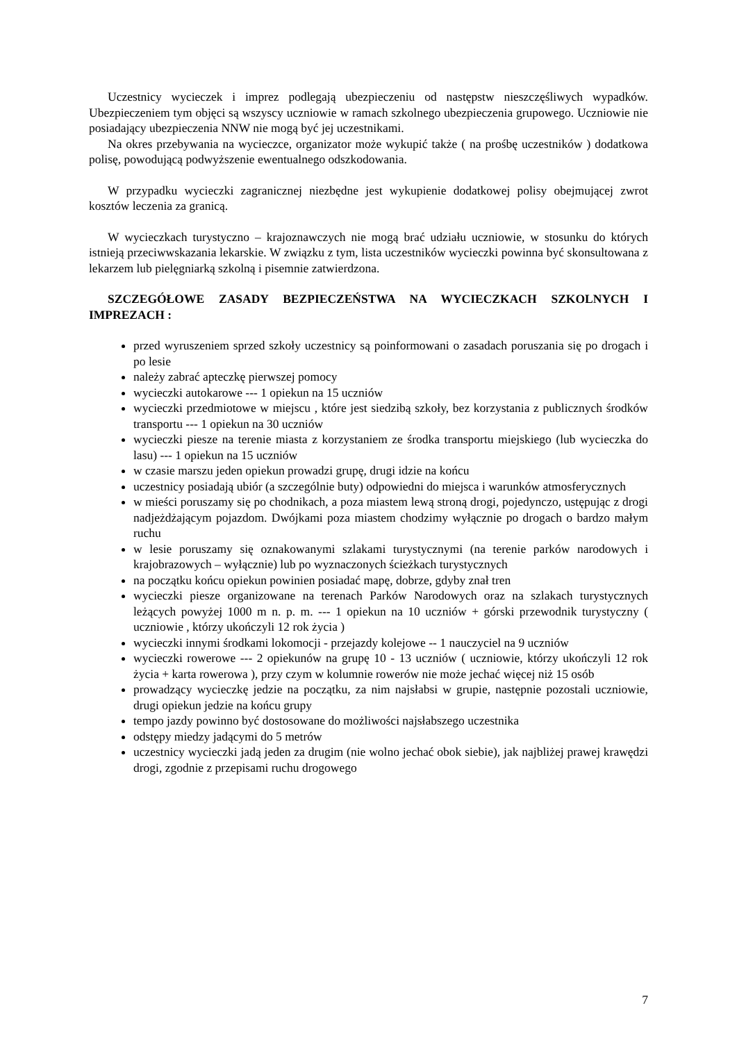Uczestnicy wycieczek i imprez podlegają ubezpieczeniu od następstw nieszczęśliwych wypadków. Ubezpieczeniem tym objęci są wszyscy uczniowie w ramach szkolnego ubezpieczenia grupowego. Uczniowie nie posiadający ubezpieczenia NNW nie mogą być jej uczestnikami.
Na okres przebywania na wycieczce, organizator może wykupić także ( na prośbę uczestników ) dodatkowa polisę, powodującą podwyższenie ewentualnego odszkodowania.
W przypadku wycieczki zagranicznej niezbędne jest wykupienie dodatkowej polisy obejmującej zwrot kosztów leczenia za granicą.
W wycieczkach turystyczno – krajoznawczych nie mogą brać udziału uczniowie, w stosunku do których istnieją przeciwwskazania lekarskie. W związku z tym, lista uczestników wycieczki powinna być skonsultowana z lekarzem lub pielęgniarką szkolną i pisemnie zatwierdzona.
SZCZEGÓŁOWE ZASADY BEZPIECZEŃSTWA NA WYCIECZKACH SZKOLNYCH I IMPREZACH :
przed wyruszeniem sprzed szkoły uczestnicy są poinformowani o zasadach poruszania się po drogach i po lesie
należy zabrać apteczkę pierwszej pomocy
wycieczki autokarowe --- 1 opiekun na 15 uczniów
wycieczki przedmiotowe w miejscu , które jest siedzibą szkoły, bez korzystania z publicznych środków transportu --- 1 opiekun na 30 uczniów
wycieczki piesze na terenie miasta z korzystaniem ze środka transportu miejskiego (lub wycieczka do lasu) --- 1 opiekun na 15 uczniów
w czasie marszu jeden opiekun prowadzi grupę, drugi idzie na końcu
uczestnicy posiadają ubiór (a szczególnie buty) odpowiedni do miejsca i warunków atmosferycznych
w mieści poruszamy się po chodnikach, a poza miastem lewą stroną drogi, pojedynczo, ustępując z drogi nadjeżdżającym pojazdom. Dwójkami poza miastem chodzimy wyłącznie po drogach o bardzo małym ruchu
w lesie poruszamy się oznakowanymi szlakami turystycznymi (na terenie parków narodowych i krajobrazowych – wyłącznie) lub po wyznaczonych ścieżkach turystycznych
na początku końcu opiekun powinien posiadać mapę, dobrze, gdyby znał tren
wycieczki piesze organizowane na terenach Parków Narodowych oraz na szlakach turystycznych leżących powyżej 1000 m n. p. m. --- 1 opiekun na 10 uczniów + górski przewodnik turystyczny ( uczniowie , którzy ukończyli 12 rok życia )
wycieczki innymi środkami lokomocji - przejazdy kolejowe -- 1 nauczyciel na 9 uczniów
wycieczki rowerowe --- 2 opiekunów na grupę 10 - 13 uczniów ( uczniowie, którzy ukończyli 12 rok życia + karta rowerowa ), przy czym w kolumnie rowerów nie może jechać więcej niż 15 osób
prowadzący wycieczkę jedzie na początku, za nim najsłabsi w grupie, następnie pozostali uczniowie, drugi opiekun jedzie na końcu grupy
tempo jazdy powinno być dostosowane do możliwości najsłabszego uczestnika
odstępy miedzy jadącymi do 5 metrów
uczestnicy wycieczki jadą jeden za drugim (nie wolno jechać obok siebie), jak najbliżej prawej krawędzi drogi, zgodnie z przepisami ruchu drogowego
7